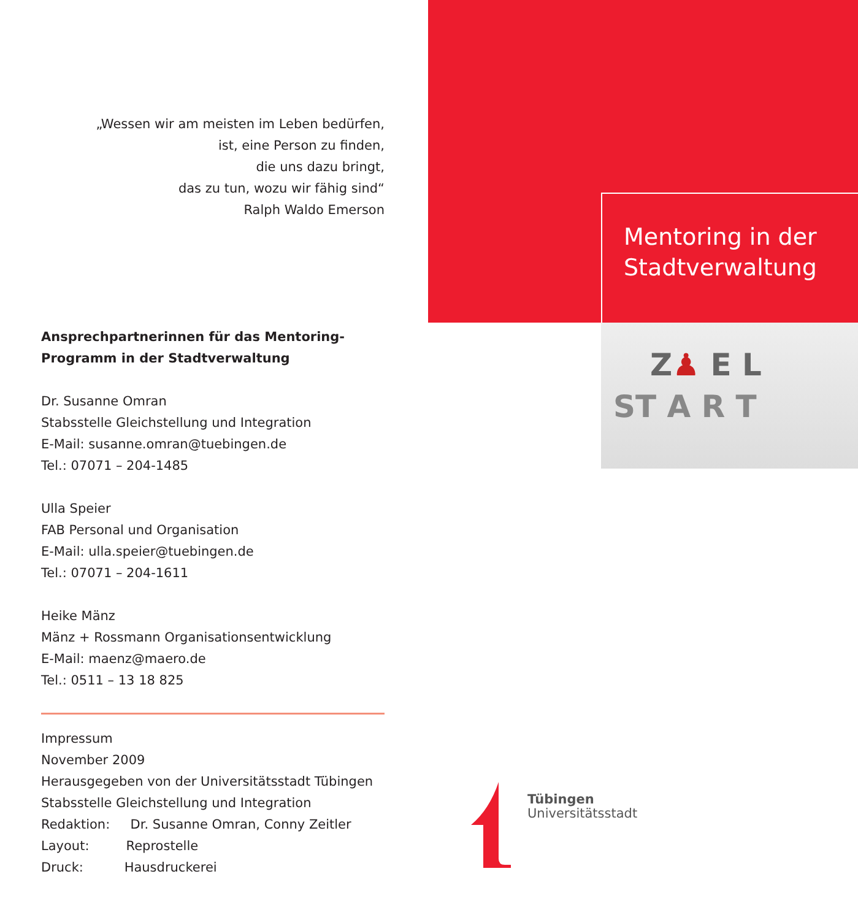„Wessen wir am meisten im Leben bedürfen,
ist, eine Person zu finden,
die uns dazu bringt,
das zu tun, wozu wir fähig sind“
Ralph Waldo Emerson
Ansprechpartnerinnen für das Mentoring-Programm in der Stadtverwaltung
Dr. Susanne Omran
Stabsstelle Gleichstellung und Integration
E-Mail: susanne.omran@tuebingen.de
Tel.: 07071 – 204-1485
Ulla Speier
FAB Personal und Organisation
E-Mail: ulla.speier@tuebingen.de
Tel.: 07071 – 204-1611
Heike Mänz
Mänz + Rossmann Organisationsentwicklung
E-Mail: maenz@maero.de
Tel.: 0511 – 13 18 825
Impressum
November 2009
Herausgegeben von der Universitätsstadt Tübingen
Stabsstelle Gleichstellung und Integration
Redaktion: Dr. Susanne Omran, Conny Zeitler
Layout: Reprostelle
Druck: Hausdruckerei
Mentoring in der
Stadtverwaltung
Z♟ E L
ST A R T
Tübingen
Universitätsstadt